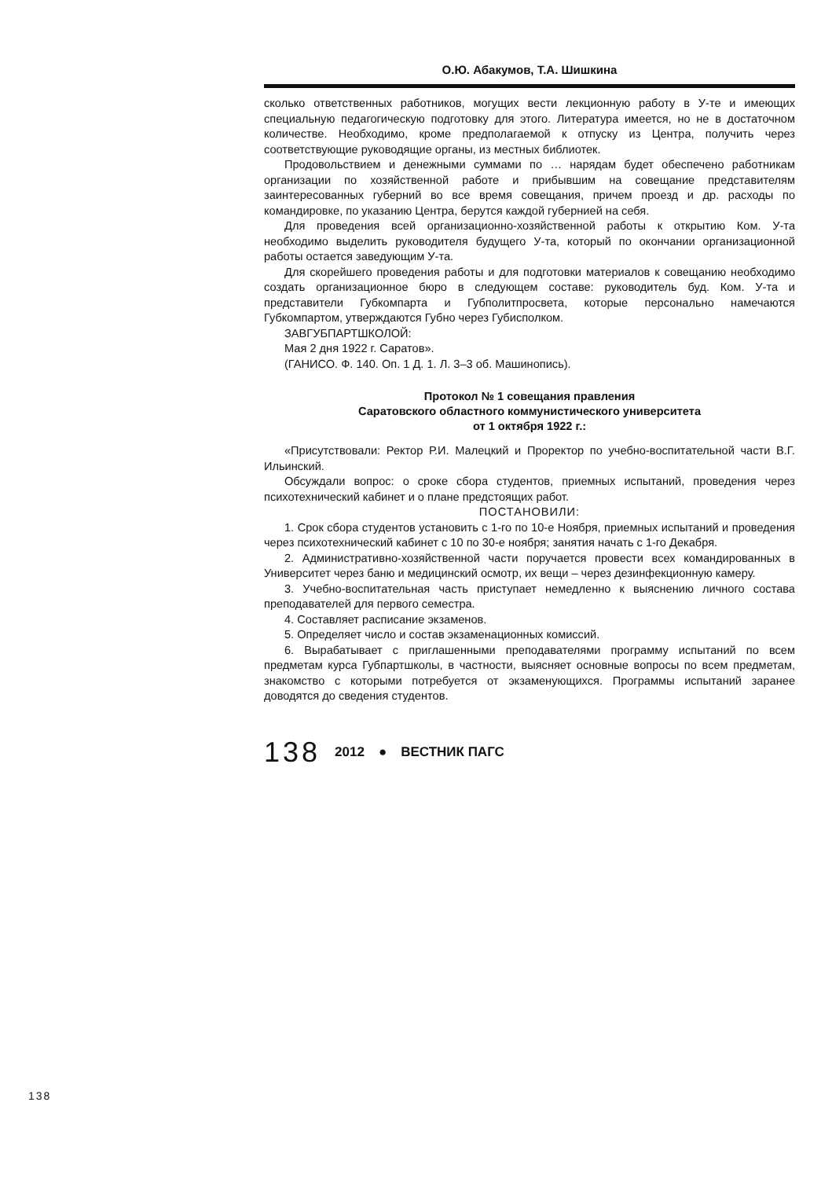О.Ю. Абакумов, Т.А. Шишкина
сколько ответственных работников, могущих вести лекционную работу в У-те и имеющих специальную педагогическую подготовку для этого. Литература имеется, но не в достаточном количестве. Необходимо, кроме предполагаемой к отпуску из Центра, получить через соответствующие руководящие органы, из местных библиотек.
Продовольствием и денежными суммами по … нарядам будет обеспечено работникам организации по хозяйственной работе и прибывшим на совещание представителям заинтересованных губерний во все время совещания, причем проезд и др. расходы по командировке, по указанию Центра, берутся каждой губернией на себя.
Для проведения всей организационно-хозяйственной работы к открытию Ком. У-та необходимо выделить руководителя будущего У-та, который по окончании организационной работы остается заведующим У-та.
Для скорейшего проведения работы и для подготовки материалов к совещанию необходимо создать организационное бюро в следующем составе: руководитель буд. Ком. У-та и представители Губкомпарта и Губполитпросвета, которые персонально намечаются Губкомпартом, утверждаются Губно через Губисполком.
ЗАВГУБПАРТШКОЛОЙ:
Мая 2 дня 1922 г. Саратов».
(ГАНИСО. Ф. 140. Оп. 1 Д. 1. Л. 3–3 об. Машинопись).
Протокол № 1 совещания правления
Саратовского областного коммунистического университета
от 1 октября 1922 г.:
«Присутствовали: Ректор Р.И. Малецкий и Проректор по учебно-воспитательной части В.Г. Ильинский.
Обсуждали вопрос: о сроке сбора студентов, приемных испытаний, проведения через психотехнический кабинет и о плане предстоящих работ.
ПОСТАНОВИЛИ:
1. Срок сбора студентов установить с 1-го по 10-е Ноября, приемных испытаний и проведения через психотехнический кабинет с 10 по 30-е ноября; занятия начать с 1-го Декабря.
2. Административно-хозяйственной части поручается провести всех командированных в Университет через баню и медицинский осмотр, их вещи – через дезинфекционную камеру.
3. Учебно-воспитательная часть приступает немедленно к выяснению личного состава преподавателей для первого семестра.
4. Составляет расписание экзаменов.
5. Определяет число и состав экзаменационных комиссий.
6. Вырабатывает с приглашенными преподавателями программу испытаний по всем предметам курса Губпартшколы, в частности, выясняет основные вопросы по всем предметам, знакомство с которыми потребуется от экзаменующихся. Программы испытаний заранее доводятся до сведения студентов.
138 2012 ● ВЕСТНИК ПАГС
138